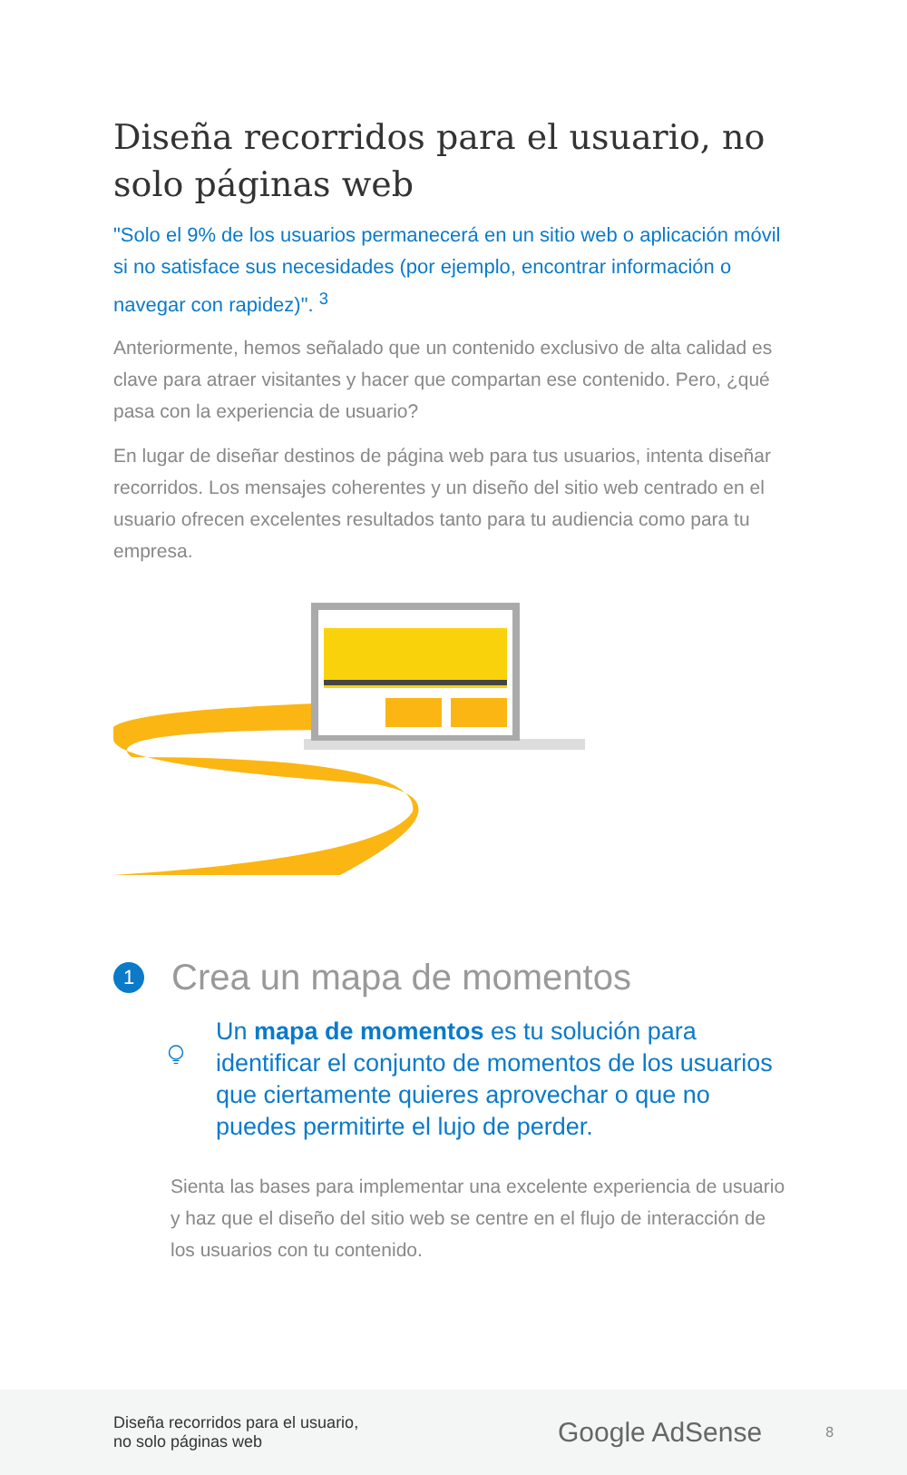Diseña recorridos para el usuario, no solo páginas web
"Solo el 9% de los usuarios permanecerá en un sitio web o aplicación móvil si no satisface sus necesidades (por ejemplo, encontrar información o navegar con rapidez)". <sup>3</sup>
Anteriormente, hemos señalado que un contenido exclusivo de alta calidad es clave para atraer visitantes y hacer que compartan ese contenido. Pero, ¿qué pasa con la experiencia de usuario?
En lugar de diseñar destinos de página web para tus usuarios, intenta diseñar recorridos. Los mensajes coherentes y un diseño del sitio web centrado en el usuario ofrecen excelentes resultados tanto para tu audiencia como para tu empresa.
1 Crea un mapa de momentos
Un mapa de momentos es tu solución para identificar el conjunto de momentos de los usuarios que ciertamente quieres aprovechar o que no puedes permitirte el lujo de perder.
Sienta las bases para implementar una excelente experiencia de usuario y haz que el diseño del sitio web se centre en el flujo de interacción de los usuarios con tu contenido.
Diseña recorridos para el usuario,
no solo páginas web
Google AdSense
8